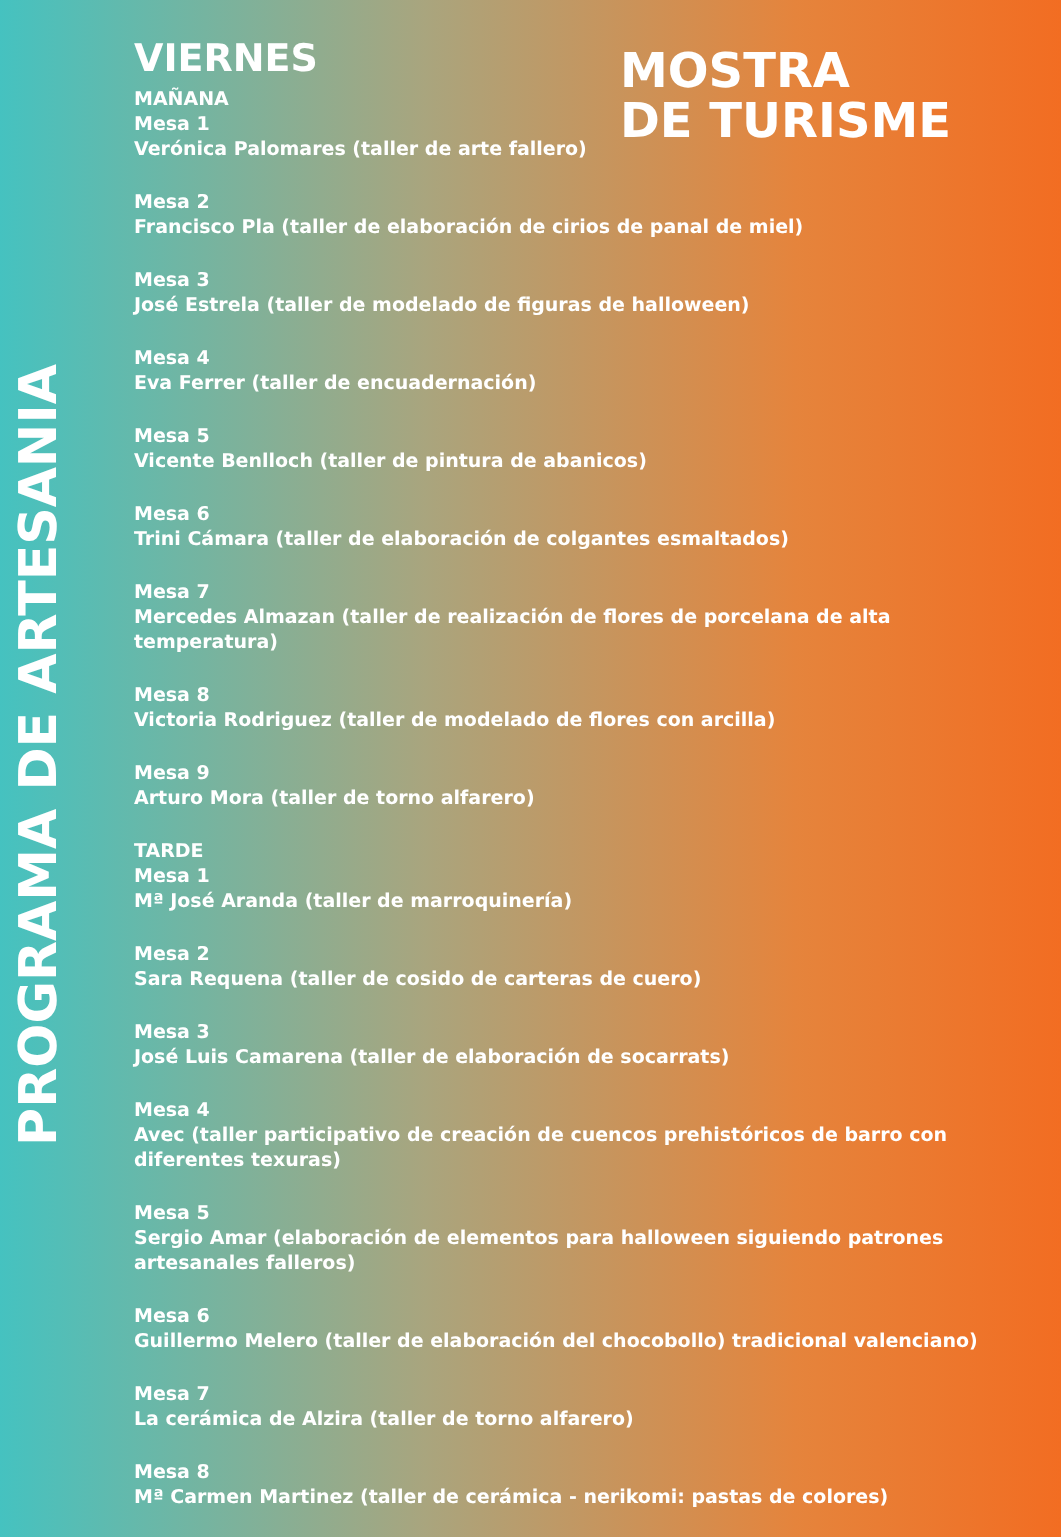VIERNES
MAÑANA
Mesa 1
Verónica Palomares (taller de arte fallero)
Mesa 2
Francisco Pla (taller de elaboración de cirios de panal de miel)
Mesa 3
José Estrela (taller de modelado de figuras de halloween)
Mesa 4
Eva Ferrer (taller de encuadernación)
Mesa 5
Vicente Benlloch (taller de pintura de abanicos)
Mesa 6
Trini Cámara (taller de elaboración de colgantes esmaltados)
Mesa 7
Mercedes Almazan (taller de realización de flores de porcelana de alta temperatura)
Mesa 8
Victoria Rodriguez (taller de modelado de flores con arcilla)
Mesa 9
Arturo Mora (taller de torno alfarero)
TARDE
Mesa 1
Mª José Aranda (taller de marroquinería)
Mesa 2
Sara Requena (taller de cosido de carteras de cuero)
Mesa 3
José Luis Camarena (taller de elaboración de socarrats)
Mesa 4
Avec (taller participativo de creación de cuencos prehistóricos de barro con diferentes texuras)
Mesa 5
Sergio Amar (elaboración de elementos para halloween siguiendo patrones artesanales falleros)
Mesa 6
Guillermo Melero (taller de elaboración del chocobollo) tradicional valenciano)
Mesa 7
La cerámica de Alzira (taller de torno alfarero)
Mesa 8
Mª Carmen Martinez (taller de cerámica - nerikomi: pastas de colores)
MOSTRA
DE TURISME
PROGRAMA DE ARTESANIA